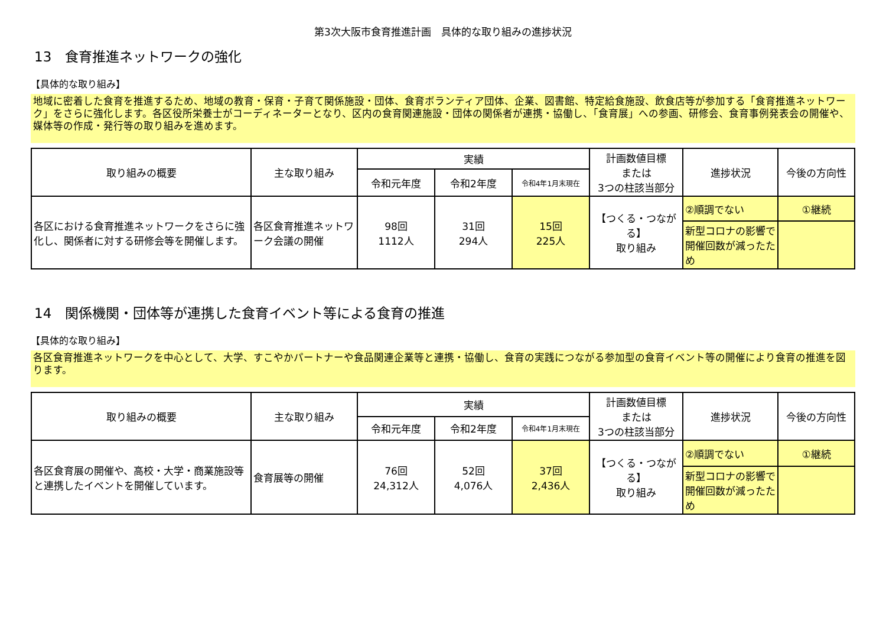第3次大阪市食育推進計画　具体的な取り組みの進捗状況
13　食育推進ネットワークの強化
【具体的な取り組み】
地域に密着した食育を推進するため、地域の教育・保育・子育て関係施設・団体、食育ボランティア団体、企業、図書館、特定給食施設、飲食店等が参加する「食育推進ネットワーク」をさらに強化します。各区役所栄養士がコーディネーターとなり、区内の食育関連施設・団体の関係者が連携・協働し、「食育展」への参画、研修会、食育事例発表会の開催や、媒体等の作成・発行等の取り組みを進めます。
| 取り組みの概要 | 主な取り組み | 実績 | | | 計画数値目標 または 3つの柱該当部分 | 進捗状況 | 今後の方向性 |
| --- | --- | --- | --- | --- | --- | --- | --- |
| | | 令和元年度 | 令和2年度 | 令和4年1月末現在 | | | |
| 各区における食育推進ネットワークをさらに強化し、関係者に対する研修会等を開催します。 | 各区食育推進ネットワーク会議の開催 | 98回 1112人 | 31回 294人 | 15回 225人 | 【つくる・つながる】 取り組み | ②順調でない | ①継続 |
| | | | | | | 新型コロナの影響で開催回数が減ったため | |
14　関係機関・団体等が連携した食育イベント等による食育の推進
【具体的な取り組み】
各区食育推進ネットワークを中心として、大学、すこやかパートナーや食品関連企業等と連携・協働し、食育の実践につながる参加型の食育イベント等の開催により食育の推進を図ります。
| 取り組みの概要 | 主な取り組み | 実績 | | | 計画数値目標 または 3つの柱該当部分 | 進捗状況 | 今後の方向性 |
| --- | --- | --- | --- | --- | --- | --- | --- |
| | | 令和元年度 | 令和2年度 | 令和4年1月末現在 | | | |
| 各区食育展の開催や、高校・大学・商業施設等と連携したイベントを開催しています。 | 食育展等の開催 | 76回 24,312人 | 52回 4,076人 | 37回 2,436人 | 【つくる・つながる】 取り組み | ②順調でない | ①継続 |
| | | | | | | 新型コロナの影響で開催回数が減ったため | |